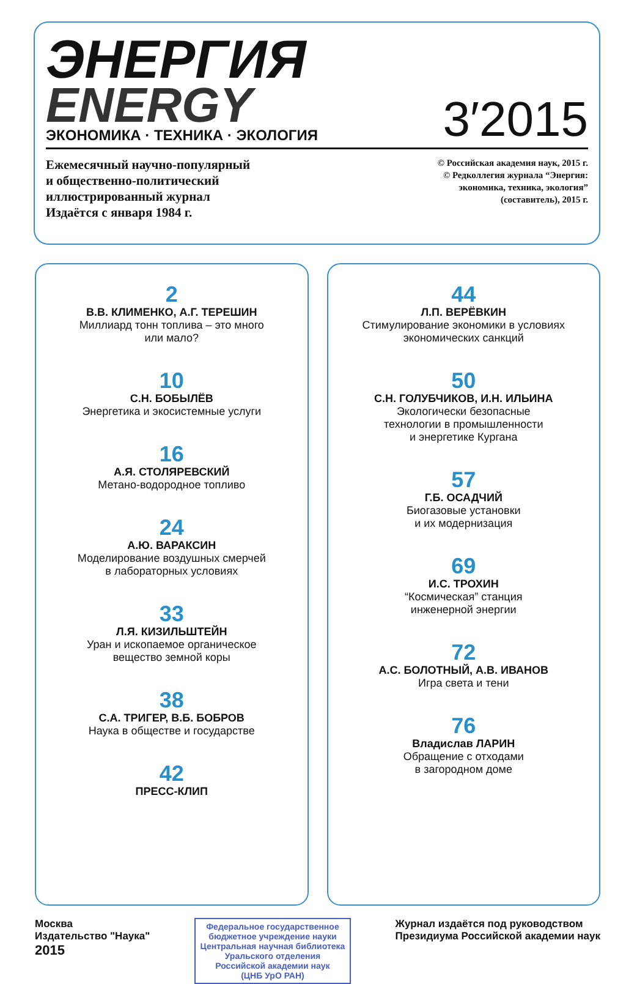ЭНЕРГИЯ
ENERGY
ЭКОНОМИКА · ТЕХНИКА · ЭКОЛОГИЯ
3′2015
Ежемесячный научно-популярный
и общественно-политический
иллюстрированный журнал
Издаётся с января 1984 г.
© Российская академия наук, 2015 г.
© Редколлегия журнала “Энергия:
экономика, техника, экология”
(составитель), 2015 г.
2
В.В. КЛИМЕНКО, А.Г. ТЕРЕШИН
Миллиард тонн топлива – это много
или мало?
10
С.Н. БОБЫЛЁВ
Энергетика и экосистемные услуги
16
А.Я. СТОЛЯРЕВСКИЙ
Метано-водородное топливо
24
А.Ю. ВАРАКСИН
Моделирование воздушных смерчей
в лабораторных условиях
33
Л.Я. КИЗИЛЬШТЕЙН
Уран и ископаемое органическое
вещество земной коры
38
С.А. ТРИГЕР, В.Б. БОБРОВ
Наука в обществе и государстве
42
ПРЕСС-КЛИП
44
Л.П. ВЕРЁВКИН
Стимулирование экономики в условиях
экономических санкций
50
С.Н. ГОЛУБЧИКОВ, И.Н. ИЛЬИНА
Экологически безопасные
технологии в промышленности
и энергетике Кургана
57
Г.Б. ОСАДЧИЙ
Биогазовые установки
и их модернизация
69
И.С. ТРОХИН
“Космическая” станция
инженерной энергии
72
А.С. БОЛОТНЫЙ, А.В. ИВАНОВ
Игра света и тени
76
Владислав ЛАРИН
Обращение с отходами
в загородном доме
Москва
Издательство "Наука"
2015
Федеральное государственное
бюджетное учреждение науки
Центральная научная библиотека
Уральского отделения
Российской академии наук
(ЦНБ УрО РАН)
Журнал издаётся под руководством
Президиума Российской академии наук